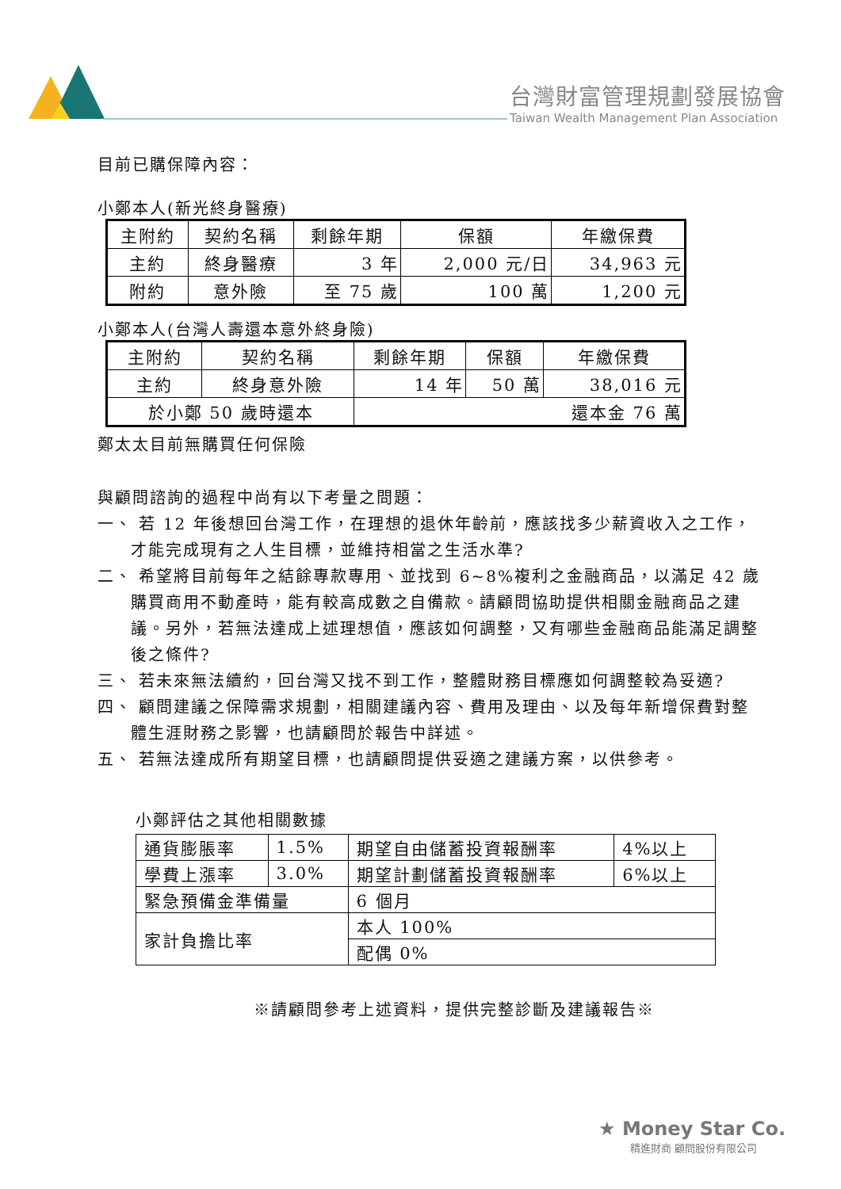台灣財富管理規劃發展協會
Taiwan Wealth Management Plan Association
目前已購保障內容：
小鄭本人(新光終身醫療)
| 主附約 | 契約名稱 | 剩餘年期 | 保額 | 年繳保費 |
| 主約 | 終身醫療 | 3 年 | 2,000 元/日 | 34,963 元 |
| 附約 | 意外險 | 至 75 歲 | 100 萬 | 1,200 元 |
小鄭本人(台灣人壽還本意外終身險)
| 主附約 | 契約名稱 | 剩餘年期 | 保額 | 年繳保費 |
| 主約 | 終身意外險 | 14 年 | 50 萬 | 38,016 元 |
| 於小鄭 50 歲時還本 | | 還本金 76 萬 | | |
鄭太太目前無購買任何保險
與顧問諮詢的過程中尚有以下考量之問題：
一、 若 12 年後想回台灣工作，在理想的退休年齡前，應該找多少薪資收入之工作，才能完成現有之人生目標，並維持相當之生活水準?
二、 希望將目前每年之結餘專款專用、並找到 6~8%複利之金融商品，以滿足 42 歲購買商用不動產時，能有較高成數之自備款。請顧問協助提供相關金融商品之建議。另外，若無法達成上述理想值，應該如何調整，又有哪些金融商品能滿足調整後之條件?
三、 若未來無法續約，回台灣又找不到工作，整體財務目標應如何調整較為妥適?
四、 顧問建議之保障需求規劃，相關建議內容、費用及理由、以及每年新增保費對整體生涯財務之影響，也請顧問於報告中詳述。
五、 若無法達成所有期望目標，也請顧問提供妥適之建議方案，以供參考。
小鄭評估之其他相關數據
| 通貨膨脹率 | 1.5% | 期望自由儲蓄投資報酬率 | 4%以上 |
| 學費上漲率 | 3.0% | 期望計劃儲蓄投資報酬率 | 6%以上 |
| 緊急預備金準備量 | | 6 個月 | |
| 家計負擔比率 | | 本人 100% | |
| | | 配偶 0% | |
※請顧問參考上述資料，提供完整診斷及建議報告※
★ Money Star Co.
精進財商 顧問股份有限公司